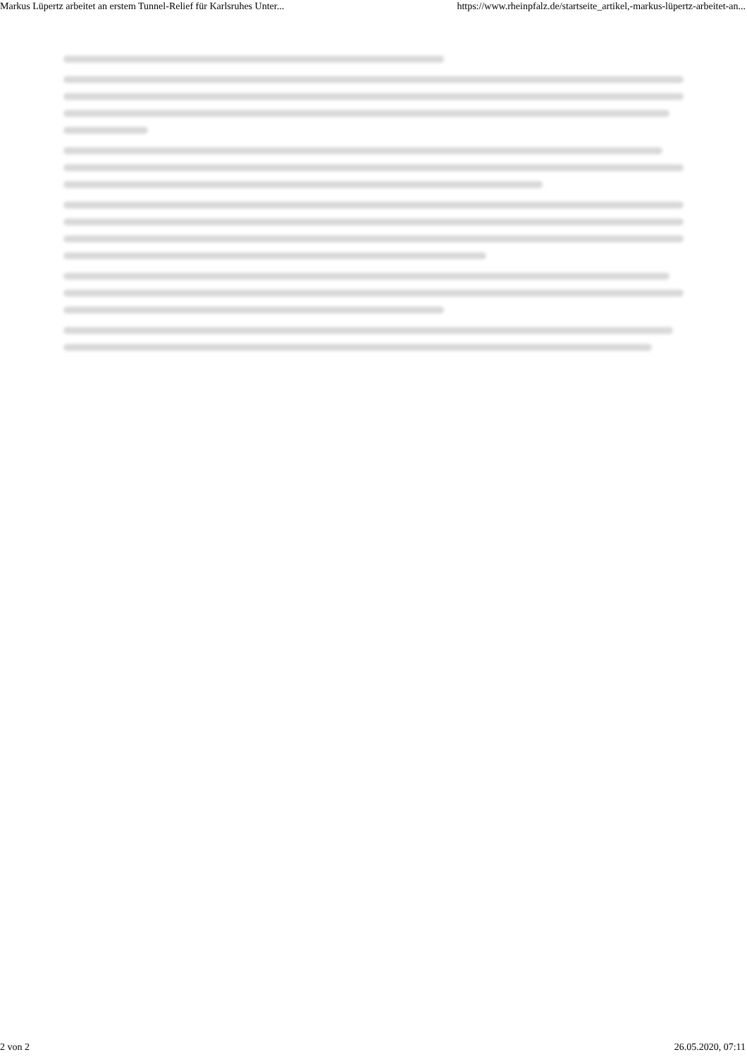Markus Lüpertz arbeitet an erstem Tunnel-Relief für Karlsruhes Unter... https://www.rheinpfalz.de/startseite_artikel,-markus-lüpertz-arbeitet-an...
2 von 2 26.05.2020, 07:11